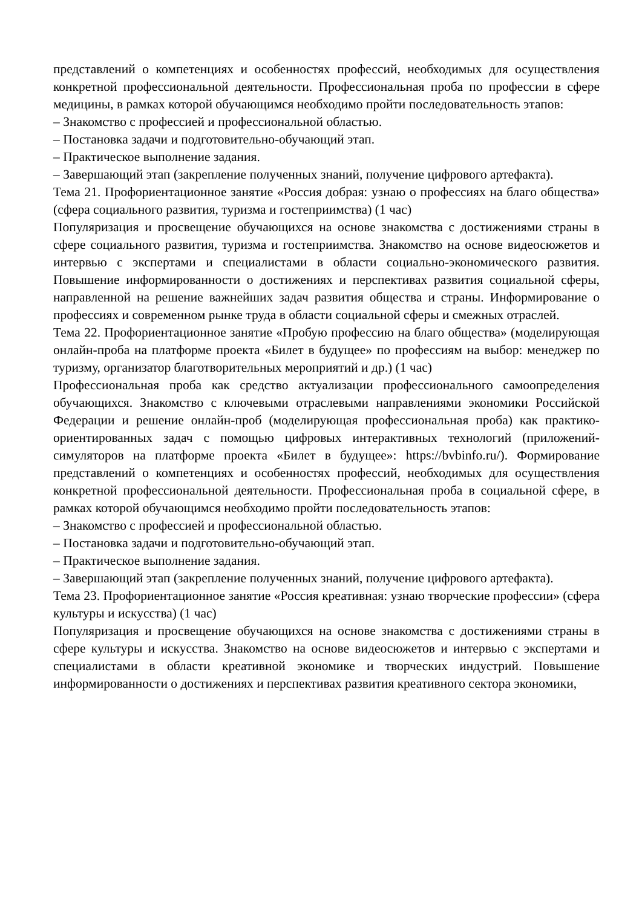представлений о компетенциях и особенностях профессий, необходимых для осуществления конкретной профессиональной деятельности. Профессиональная проба по профессии в сфере медицины, в рамках которой обучающимся необходимо пройти последовательность этапов:
– Знакомство с профессией и профессиональной областью.
– Постановка задачи и подготовительно-обучающий этап.
– Практическое выполнение задания.
– Завершающий этап (закрепление полученных знаний, получение цифрового артефакта).
Тема 21. Профориентационное занятие «Россия добрая: узнаю о профессиях на благо общества» (сфера социального развития, туризма и гостеприимства) (1 час)
Популяризация и просвещение обучающихся на основе знакомства с достижениями страны в сфере социального развития, туризма и гостеприимства. Знакомство на основе видеосюжетов и интервью с экспертами и специалистами в области социально-экономического развития. Повышение информированности о достижениях и перспективах развития социальной сферы, направленной на решение важнейших задач развития общества и страны. Информирование о профессиях и современном рынке труда в области социальной сферы и смежных отраслей.
Тема 22. Профориентационное занятие «Пробую профессию на благо общества» (моделирующая онлайн-проба на платформе проекта «Билет в будущее» по профессиям на выбор: менеджер по туризму, организатор благотворительных мероприятий и др.) (1 час)
Профессиональная проба как средство актуализации профессионального самоопределения обучающихся. Знакомство с ключевыми отраслевыми направлениями экономики Российской Федерации и решение онлайн-проб (моделирующая профессиональная проба) как практико-ориентированных задач с помощью цифровых интерактивных технологий (приложений-симуляторов на платформе проекта «Билет в будущее»: https://bvbinfo.ru/). Формирование представлений о компетенциях и особенностях профессий, необходимых для осуществления конкретной профессиональной деятельности. Профессиональная проба в социальной сфере, в рамках которой обучающимся необходимо пройти последовательность этапов:
– Знакомство с профессией и профессиональной областью.
– Постановка задачи и подготовительно-обучающий этап.
– Практическое выполнение задания.
– Завершающий этап (закрепление полученных знаний, получение цифрового артефакта).
Тема 23. Профориентационное занятие «Россия креативная: узнаю творческие профессии» (сфера культуры и искусства) (1 час)
Популяризация и просвещение обучающихся на основе знакомства с достижениями страны в сфере культуры и искусства. Знакомство на основе видеосюжетов и интервью с экспертами и специалистами в области креативной экономике и творческих индустрий. Повышение информированности о достижениях и перспективах развития креативного сектора экономики,